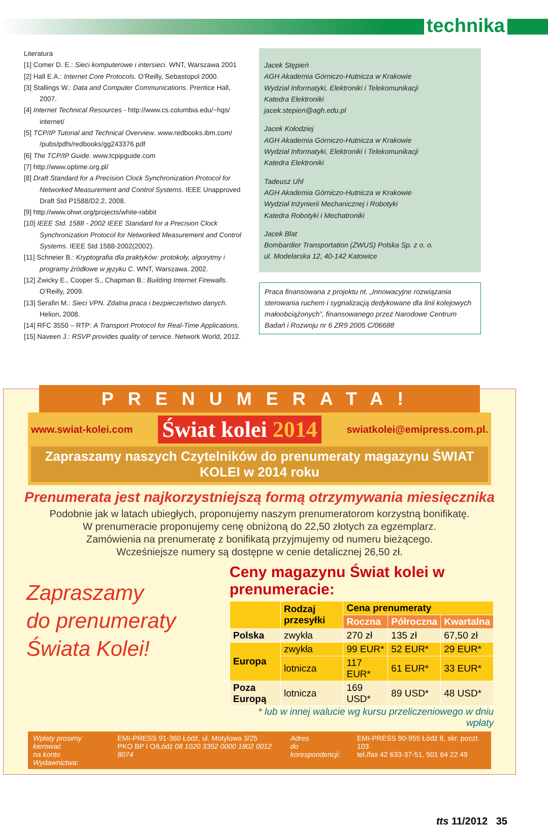technika
Literatura
[1] Comer D. E.: Sieci komputerowe i intersieci. WNT, Warszawa 2001
[2] Hall E.A.: Internet Core Protocols. O’Reilly, Sebastopol 2000.
[3] Stallings W.: Data and Computer Communications. Prentice Hall, 2007.
[4] Internet Technical Resources - http://www.cs.columbia.edu/~hgs/ internet/
[5] TCP/IP Tutorial and Technical Overview. www.redbooks.ibm.com/ /pubs/pdfs/redbooks/gg243376.pdf
[6] The TCP/IP Guide. www.tcpipguide.com
[7] http://www.optime.org.pl/
[8] Draft Standard for a Precision Clock Synchronization Protocol for Networked Measurement and Control Systems. IEEE Unapproved Draft Std P1588/D2.2, 2008.
[9] http://www.ohwr.org/projects/white-rabbit
[10] IEEE Std. 1588 - 2002 IEEE Standard for a Precision Clock Synchronization Protocol for Networked Measurement and Control Systems. IEEE Std 1588-2002(2002).
[11] Schneier B.: Kryptografia dla praktyków: protokoły, algorytmy i programy źródłowe w języku C. WNT, Warszawa. 2002.
[12] Zwicky E., Cooper S., Chapman B.: Building Internet Firewalls. O’Reilly, 2009.
[13] Serafin M.: Sieci VPN. Zdalna praca i bezpieczeństwo danych. Helion, 2008.
[14] RFC 3550 – RTP: A Transport Protocol for Real-Time Applications.
[15] Naveen J.: RSVP provides quality of service. Network World, 2012.
Jacek Stępień
AGH Akademia Górniczo-Hutnicza w Krakowie
Wydział Informatyki, Elektroniki i Telekomunikacji
Katedra Elektroniki
jacek.stepien@agh.edu.pl
Jacek Kołodziej
AGH Akademia Górniczo-Hutnicza w Krakowie
Wydział Informatyki, Elektroniki i Telekomunikacji
Katedra Elektroniki
Tadeusz Uhl
AGH Akademia Górniczo-Hutnicza w Krakowie
Wydział Inżynierii Mechanicznej i Robotyki
Katedra Robotyki i Mechatroniki
Jacek Blat
Bombardier Transportation (ZWUS) Polska Sp. z o. o.
ul. Modelarska 12, 40-142 Katowice
Praca finansowana z projektu nt. „Innowacyjne rozwiązania sterowania ruchem i sygnalizacją dedykowane dla linii kolejowych małoobciążonych”, finansowanego przez Narodowe Centrum Badań i Rozwoju nr 6 ZR9 2005 C/06688
PRENUMERATA!
www.swiat-kolei.com Świat kolei 2014 swiatkolei@emipress.com.pl.
Zapraszamy naszych Czytelników do prenumeraty magazynu ŚWIAT KOLEI w 2014 roku
Prenumerata jest najkorzystniejszą formą otrzymywania miesięcznika
Podobnie jak w latach ubiegłych, proponujemy naszym prenumeratorom korzystną bonifikatę.
W prenumeracie proponujemy cenę obniżoną do 22,50 złotych za egzemplarz.
Zamówienia na prenumeratę z bonifikatą przyjmujemy od numeru bieżącego.
Wcześniejsze numery są dostępne w cenie detalicznej 26,50 zł.
Zapraszamy
do prenumeraty
Świata Kolei!
Ceny magazynu Świat kolei w prenumeracie:
| | Rodzaj przesyłki | Cena prenumeraty | | |
| --- | --- | --- | --- | --- |
| | | Roczna | Półroczna | Kwartalna |
| Polska | zwykła | 270 zł | 135 zł | 67,50 zł |
| Europa | zwykła | 99 EUR* | 52 EUR* | 29 EUR* |
| | lotnicza | 117 EUR* | 61 EUR* | 33 EUR* |
| Poza Europą | lotnicza | 169 USD* | 89 USD* | 48 USD* |
* lub w innej walucie wg kursu przeliczeniowego w dniu wpłaty
Wpłaty prosimy kierować
na konto Wydawnictwa:
EMI-PRESS 91-360 Łódź, ul. Motylowa 3/25
PKO BP I O/Łódź 08 1020 3352 0000 1802 0012 8074
Adres
do korespondencji:
EMI-PRESS 90-955 Łódź 8, skr. poczt. 103
tel./fax 42 633-37-51, 501 64 22 49
tts 11/2012 35